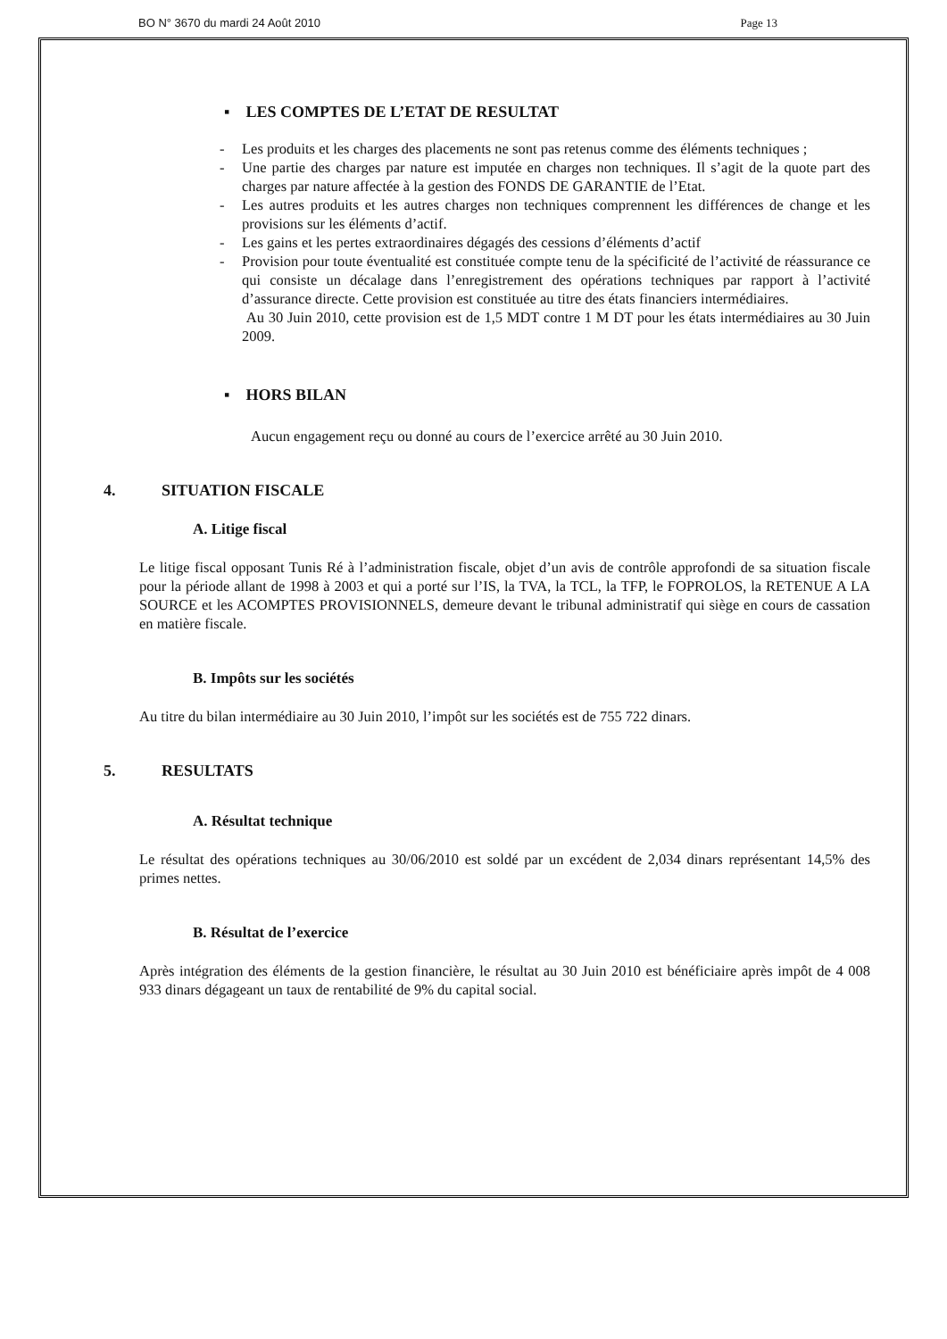BO N° 3670 du mardi 24 Août 2010 Page 13
▪ LES COMPTES DE L’ETAT DE RESULTAT
- Les produits et les charges des placements ne sont pas retenus comme des éléments techniques ;
- Une partie des charges par nature est imputée en charges non techniques. Il s’agit de la quote part des charges par nature affectée à la gestion des FONDS DE GARANTIE de l’Etat.
- Les autres produits et les autres charges non techniques comprennent les différences de change et les provisions sur les éléments d’actif.
- Les gains et les pertes extraordinaires dégagés des cessions d’éléments d’actif
- Provision pour toute éventualité est constituée compte tenu de la spécificité de l’activité de réassurance ce qui consiste un décalage dans l’enregistrement des opérations techniques par rapport à l’activité d’assurance directe. Cette provision est constituée au titre des états financiers intermédiaires.
Au 30 Juin 2010, cette provision est de 1,5 MDT contre 1 M DT pour les états intermédiaires au 30 Juin 2009.
▪ HORS BILAN
Aucun engagement reçu ou donné au cours de l’exercice arrêté au 30 Juin 2010.
4. SITUATION FISCALE
A. Litige fiscal
Le litige fiscal opposant Tunis Ré à l’administration fiscale, objet d’un avis de contrôle approfondi de sa situation fiscale pour la période allant de 1998 à 2003 et qui a porté sur l’IS, la TVA, la TCL, la TFP, le FOPROLOS, la RETENUE A LA SOURCE et les ACOMPTES PROVISIONNELS, demeure devant le tribunal administratif qui siège en cours de cassation en matière fiscale.
B. Impôts sur les sociétés
Au titre du bilan intermédiaire au 30 Juin 2010, l’impôt sur les sociétés est de 755 722 dinars.
5. RESULTATS
A. Résultat technique
Le résultat des opérations techniques au 30/06/2010 est soldé par un excédent de 2,034 dinars représentant 14,5% des primes nettes.
B. Résultat de l’exercice
Après intégration des éléments de la gestion financière, le résultat au 30 Juin 2010 est bénéficiaire après impôt de 4 008 933 dinars dégageant un taux de rentabilité de 9% du capital social.